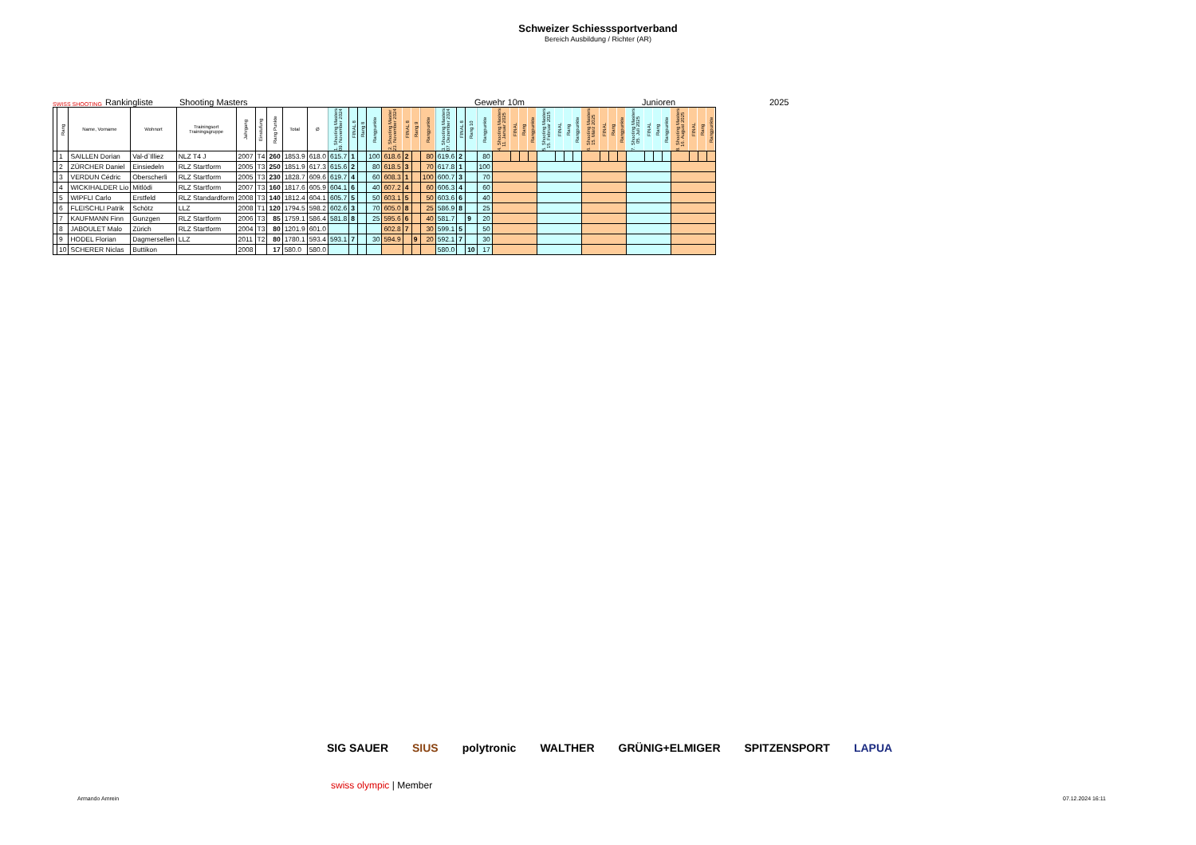Schweizer Schiesssportverband
Bereich Ausbildung / Richter (AR)
SWISS SHOOTING Rankingliste Shooting Masters Gewehr 10m Junioren 2025
| | Rang | Name, Vorname | Wohnort | Trainingsort Trainingsgruppe | Jahrgang | Einstufung | Rang Punkte | Total | Ø | 1. Shooting Masters 09. November 2024 | FINAL 8 | Rang 8 | Rangpunkte | 2. Shooting Master 23. November 2024 | FINAL 8 | Rang 9 | Rangpunkte | 3. Shooting Masters 07. Dezember 2024 | FINAL 8 | Rang 10 | Rangpunkte | 4. Shooting Masters 11. Januar 2025 | FINAL | Rang | Rangpunkte | 5. Shooting Masters 15. Februar 2025 | FINAL | Rang | Rangpunkte | 6. Shooting Masters 15. März 2025 | FINAL | Rang | Rangpunkte | 7. Shooting Masters 05. Juli 2025 | FINAL | Rang | Rangpunkte | 8. Shooting Masters 16. August 2025 | FINAL | Rang | Rangpunkte |
| --- | --- | --- | --- | --- | --- | --- | --- | --- | --- | --- | --- | --- | --- | --- | --- | --- | --- | --- | --- | --- | --- | --- | --- | --- | --- | --- | --- | --- | --- | --- | --- | --- | --- | --- | --- | --- | --- | --- | --- | --- | --- |
| | 1 | SAILLEN Dorian | Val-d`Illiez | NLZ T4 J | 2007 | T4 | 260 | 1853.9 | 618.0 | 615.7 | 1 | | 100 | 618.6 | 2 | | 80 | 619.6 | 2 | | 80 | | | | | | | | | | | | | | | | | | | | |
| | 2 | ZÜRCHER Daniel | Einsiedeln | RLZ Startform | 2005 | T3 | 250 | 1851.9 | 617.3 | 615.6 | 2 | | 80 | 618.5 | 3 | | 70 | 617.8 | 1 | | 100 | | | | | | | | | | | | | | | | | | | | |
| | 3 | VERDUN Cédric | Oberscherli | RLZ Startform | 2005 | T3 | 230 | 1828.7 | 609.6 | 619.7 | 4 | | 60 | 608.3 | 1 | | 100 | 600.7 | 3 | | 70 | | | | | | | | | | | | | | | | | | | | |
| | 4 | WICKIHALDER Lio | Mitlödi | RLZ Startform | 2007 | T3 | 160 | 1817.6 | 605.9 | 604.1 | 6 | | 40 | 607.2 | 4 | | 60 | 606.3 | 4 | | 60 | | | | | | | | | | | | | | | | | | | | |
| | 5 | WIPFLI Carlo | Erstfeld | RLZ Standardform | 2008 | T3 | 140 | 1812.4 | 604.1 | 605.7 | 5 | | 50 | 603.1 | 5 | | 50 | 603.6 | 6 | | 40 | | | | | | | | | | | | | | | | | | | | |
| | 6 | FLEISCHLI Patrik | Schötz | LLZ | 2008 | T1 | 120 | 1794.5 | 598.2 | 602.6 | 3 | | 70 | 605.0 | 8 | | 25 | 586.9 | 8 | | 25 | | | | | | | | | | | | | | | | | | | | |
| | 7 | KAUFMANN Finn | Gunzgen | RLZ Startform | 2006 | T3 | 85 | 1759.1 | 586.4 | 581.8 | 8 | | 25 | 595.6 | 6 | | 40 | 581.7 | | 9 | 20 | | | | | | | | | | | | | | | | | | | | |
| | 8 | JABOULET Malo | Zürich | RLZ Startform | 2004 | T3 | 80 | 1201.9 | 601.0 | | | | | 602.8 | 7 | | 30 | 599.1 | 5 | | 50 | | | | | | | | | | | | | | | | | | | | |
| | 9 | HODEL Florian | Dagmersellen | LLZ | 2011 | T2 | 80 | 1780.1 | 593.4 | 593.1 | 7 | | 30 | 594.9 | | 9 | 20 | 592.1 | 7 | | 30 | | | | | | | | | | | | | | | | | | | | |
| | 10 | SCHERER Niclas | Buttikon | | 2008 | | 17 | 580.0 | 580.0 | | | | | | | | | 580.0 | | 10 | 17 | | | | | | | | | | | | | | | | | | | | |
SIG SAUER SIUS polytronic WALTHER GRÜNIG+ELMIGER SPITZENSPORT LAPUA
swiss olympic | Member
Armando Amrein 07.12.2024 16:11